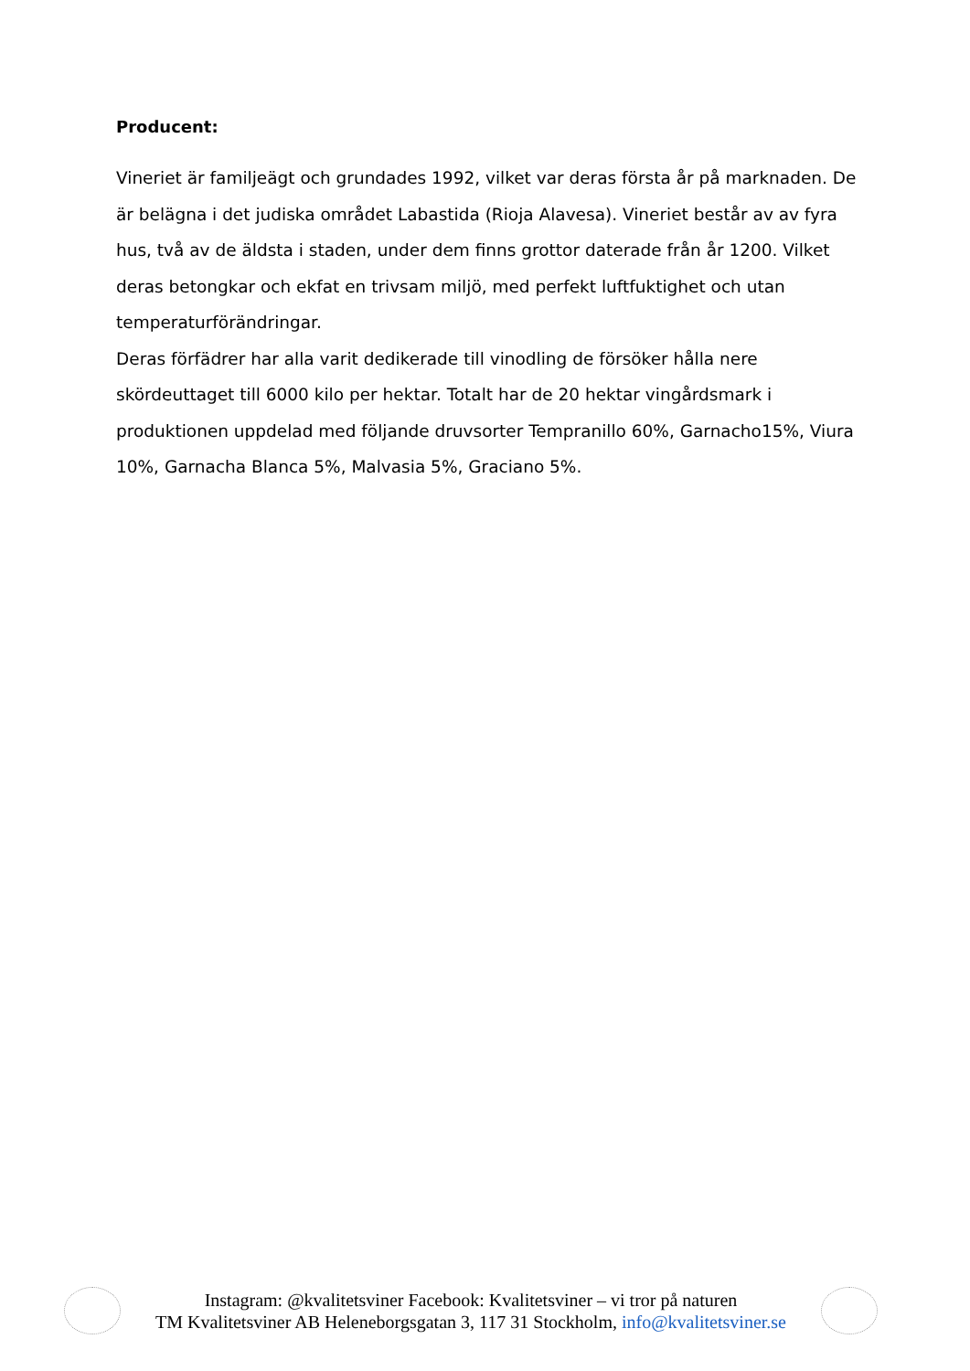Producent:
Vineriet är familjeägt och grundades 1992, vilket var deras första år på marknaden. De är belägna i det judiska området Labastida (Rioja Alavesa). Vineriet består av av fyra hus, två av de äldsta i staden, under dem finns grottor daterade från år 1200. Vilket deras betongkar och ekfat en trivsam miljö, med perfekt luftfuktighet och utan temperaturförändringar.
Deras förfädrer har alla varit dedikerade till vinodling de försöker hålla nere skördeuttaget till 6000 kilo per hektar. Totalt har de 20 hektar vingårdsmark i produktionen uppdelad med följande druvsorter Tempranillo 60%, Garnacho15%, Viura 10%, Garnacha Blanca 5%, Malvasia 5%, Graciano 5%.
Instagram: @kvalitetsviner Facebook: Kvalitetsviner – vi tror på naturen
TM Kvalitetsviner AB Heleneborgsgatan 3, 117 31 Stockholm, info@kvalitetsviner.se